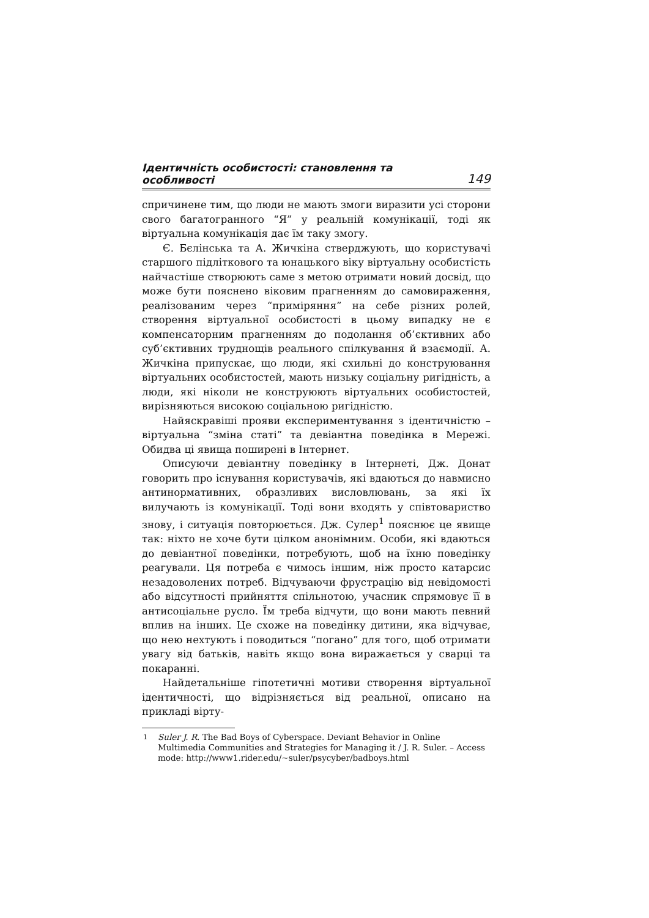Ідентичність особистості: становлення та особливості 149
спричинене тим, що люди не мають змоги виразити усі сторони свого багатогранного “Я” у реальній комунікації, тоді як віртуальна комунікація дає їм таку змогу.
Є. Бєлінська та А. Жичкіна стверджують, що користувачі старшого підліткового та юнацького віку віртуальну особистість найчастіше створюють саме з метою отримати новий досвід, що може бути пояснено віковим прагненням до самовираження, реалізованим через “приміряння” на себе різних ролей, створення віртуальної особистості в цьому випадку не є компенсаторним прагненням до подолання об’єктивних або суб’єктивних труднощів реального спілкування й взаємодії. А. Жичкіна припускає, що люди, які схильні до конструювання віртуальних особистостей, мають низьку соціальну ригідність, а люди, які ніколи не конструюють віртуальних особистостей, вирізняються високою соціальною ригідністю.
Найяскравіші прояви експериментування з ідентичністю – віртуальна “зміна статі” та девіантна поведінка в Мережі. Обидва ці явища поширені в Інтернет.
Описуючи девіантну поведінку в Інтернеті, Дж. Донат говорить про існування користувачів, які вдаються до навмисно антинормативних, образливих висловлювань, за які їх вилучають із комунікації. Тоді вони входять у співтовариство знову, і ситуація повторюється. Дж. Сулер<sup>1</sup> пояснює це явище так: ніхто не хоче бути цілком анонімним. Особи, які вдаються до девіантної поведінки, потребують, щоб на їхню поведінку реагували. Ця потреба є чимось іншим, ніж просто катарсис незадоволених потреб. Відчуваючи фрустрацію від невідомості або відсутності прийняття спільнотою, учасник спрямовує її в антисоціальне русло. Їм треба відчути, що вони мають певний вплив на інших. Це схоже на поведінку дитини, яка відчуває, що нею нехтують і поводиться “погано” для того, щоб отримати увагу від батьків, навіть якщо вона виражається у сварці та покаранні.
Найдетальніше гіпотетичні мотиви створення віртуальної ідентичності, що відрізняється від реальної, описано на прикладі вірту-
<sup>1</sup> Suler J. R. The Bad Boys of Cyberspace. Deviant Behavior in Online Multimedia Communities and Strategies for Managing it / J. R. Suler. – Access mode: http://www1.rider.edu/~suler/psycyber/badboys.html